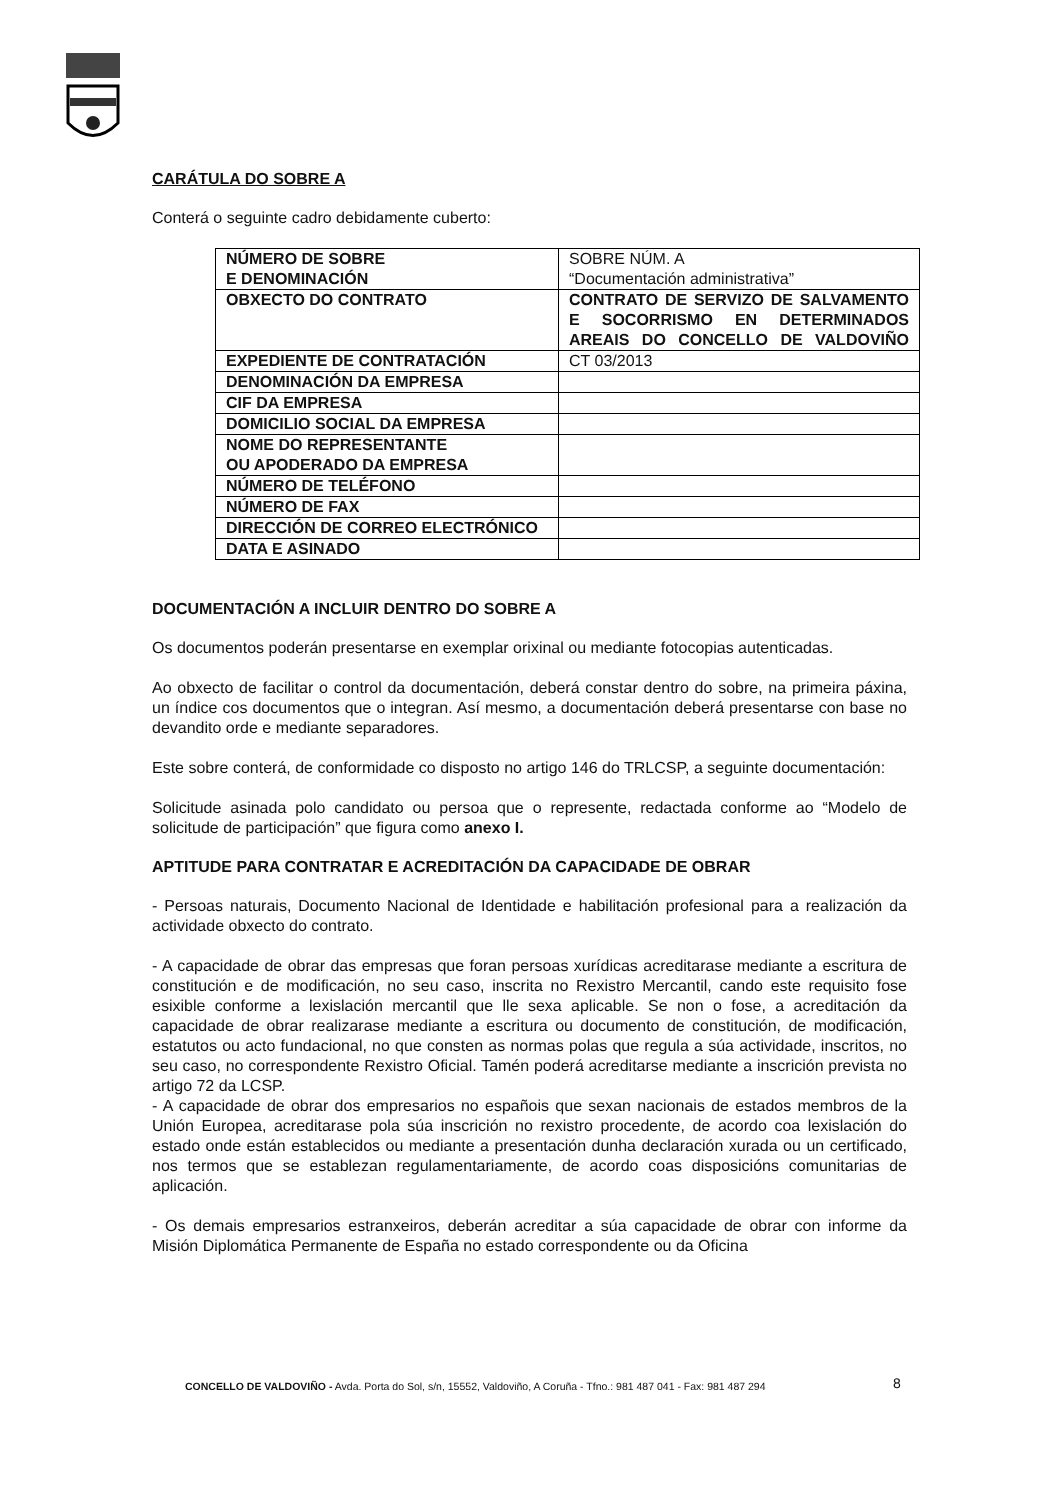CARÁTULA DO SOBRE A
Conterá o seguinte cadro debidamente cuberto:
| NÚMERO DE SOBRE E DENOMINACIÓN | SOBRE NÚM. A “Documentación administrativa” |
| OBXECTO DO CONTRATO | CONTRATO DE SERVIZO DE SALVAMENTO E SOCORRISMO EN DETERMINADOS AREAIS DO CONCELLO DE VALDOVIÑO |
| EXPEDIENTE DE CONTRATACIÓN | CT 03/2013 |
| DENOMINACIÓN DA EMPRESA | |
| CIF DA EMPRESA | |
| DOMICILIO SOCIAL DA EMPRESA | |
| NOME DO REPRESENTANTE OU APODERADO DA EMPRESA | |
| NÚMERO DE TELÉFONO | |
| NÚMERO DE FAX | |
| DIRECCIÓN DE CORREO ELECTRÓNICO | |
| DATA E ASINADO | |
DOCUMENTACIÓN A INCLUIR DENTRO DO SOBRE A
Os documentos poderán presentarse en exemplar orixinal ou mediante fotocopias autenticadas.
Ao obxecto de facilitar o control da documentación, deberá constar dentro do sobre, na primeira páxina, un índice cos documentos que o integran. Así mesmo, a documentación deberá presentarse con base no devandito orde e mediante separadores.
Este sobre conterá, de conformidade co disposto no artigo 146 do TRLCSP, a seguinte documentación:
Solicitude asinada polo candidato ou persoa que o represente, redactada conforme ao “Modelo de solicitude de participación” que figura como anexo I.
APTITUDE PARA CONTRATAR E ACREDITACIÓN DA CAPACIDADE DE OBRAR
- Persoas naturais, Documento Nacional de Identidade e habilitación profesional para a realización da actividade obxecto do contrato.
- A capacidade de obrar das empresas que foran persoas xurídicas acreditarase mediante a escritura de constitución e de modificación, no seu caso, inscrita no Rexistro Mercantil, cando este requisito fose esixible conforme a lexislación mercantil que lle sexa aplicable. Se non o fose, a acreditación da capacidade de obrar realizarase mediante a escritura ou documento de constitución, de modificación, estatutos ou acto fundacional, no que consten as normas polas que regula a súa actividade, inscritos, no seu caso, no correspondente Rexistro Oficial. Tamén poderá acreditarse mediante a inscrición prevista no artigo 72 da LCSP.
- A capacidade de obrar dos empresarios no españois que sexan nacionais de estados membros de la Unión Europea, acreditarase pola súa inscrición no rexistro procedente, de acordo coa lexislación do estado onde están establecidos ou mediante a presentación dunha declaración xurada ou un certificado, nos termos que se establezan regulamentariamente, de acordo coas disposicións comunitarias de aplicación.
- Os demais empresarios estranxeiros, deberán acreditar a súa capacidade de obrar con informe da Misión Diplomática Permanente de España no estado correspondente ou da Oficina
CONCELLO DE VALDOVIÑO - Avda. Porta do Sol, s/n, 15552, Valdoviño, A Coruña - Tfno.: 981 487 041 - Fax: 981 487 294
8